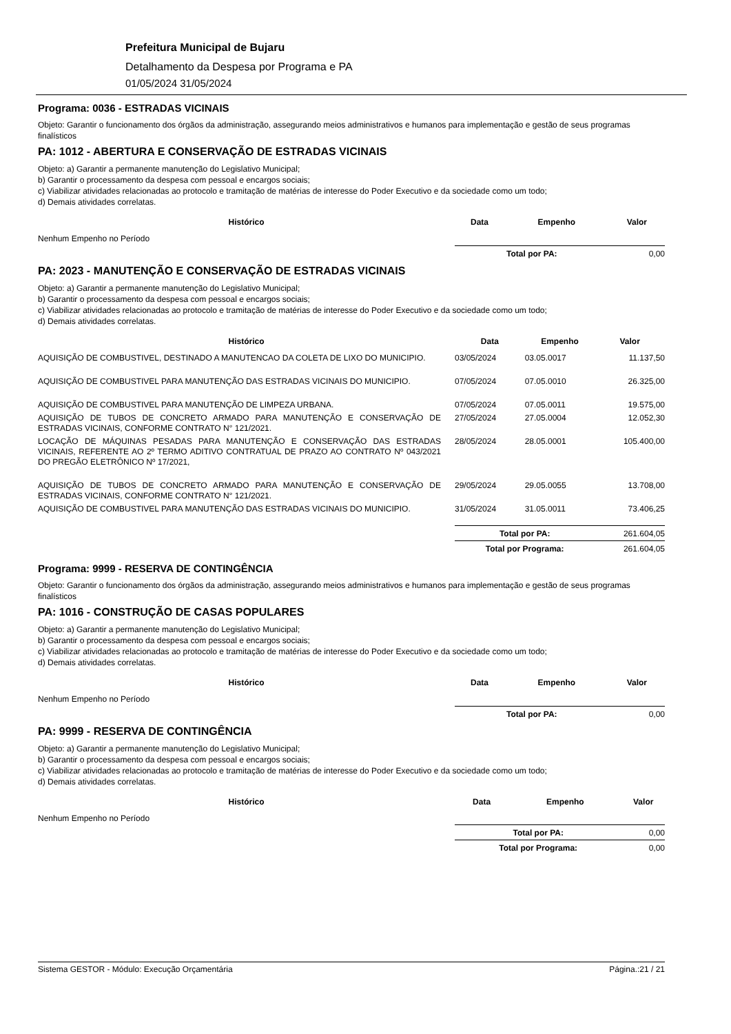Prefeitura Municipal de Bujaru
Detalhamento da Despesa por Programa e PA
01/05/2024 31/05/2024
Programa: 0036 - ESTRADAS VICINAIS
Objeto: Garantir o funcionamento dos órgãos da administração, assegurando meios administrativos e humanos para implementação e gestão de seus programas finalísticos
PA: 1012 - ABERTURA E CONSERVAÇÃO DE ESTRADAS VICINAIS
Objeto: a) Garantir a permanente manutenção do Legislativo Municipal;
b) Garantir o processamento da despesa com pessoal e encargos sociais;
c) Viabilizar atividades relacionadas ao protocolo e tramitação de matérias de interesse do Poder Executivo e da sociedade como um todo;
d) Demais atividades correlatas.
| Histórico | Data | Empenho | Valor |
| --- | --- | --- | --- |
| Nenhum Empenho no Período | | | |
| | Total por PA: | | 0,00 |
PA: 2023 - MANUTENÇÃO E CONSERVAÇÃO DE ESTRADAS VICINAIS
Objeto: a) Garantir a permanente manutenção do Legislativo Municipal;
b) Garantir o processamento da despesa com pessoal e encargos sociais;
c) Viabilizar atividades relacionadas ao protocolo e tramitação de matérias de interesse do Poder Executivo e da sociedade como um todo;
d) Demais atividades correlatas.
| Histórico | Data | Empenho | Valor |
| --- | --- | --- | --- |
| AQUISIÇÃO DE COMBUSTIVEL, DESTINADO A MANUTENCAO DA COLETA DE LIXO DO MUNICIPIO. | 03/05/2024 | 03.05.0017 | 11.137,50 |
| AQUISIÇÃO DE COMBUSTIVEL PARA MANUTENÇÃO DAS ESTRADAS VICINAIS DO MUNICIPIO. | 07/05/2024 | 07.05.0010 | 26.325,00 |
| AQUISIÇÃO DE COMBUSTIVEL PARA MANUTENÇÃO DE LIMPEZA URBANA. | 07/05/2024 | 07.05.0011 | 19.575,00 |
| AQUISIÇÃO DE TUBOS DE CONCRETO ARMADO PARA MANUTENÇÃO E CONSERVAÇÃO DE ESTRADAS VICINAIS, CONFORME CONTRATO N° 121/2021. | 27/05/2024 | 27.05.0004 | 12.052,30 |
| LOCAÇÃO DE MÁQUINAS PESADAS PARA MANUTENÇÃO E CONSERVAÇÃO DAS ESTRADAS VICINAIS, REFERENTE AO 2º TERMO ADITIVO CONTRATUAL DE PRAZO AO CONTRATO Nº 043/2021 DO PREGÃO ELETRÔNICO Nº 17/2021, | 28/05/2024 | 28.05.0001 | 105.400,00 |
| AQUISIÇÃO DE TUBOS DE CONCRETO ARMADO PARA MANUTENÇÃO E CONSERVAÇÃO DE ESTRADAS VICINAIS, CONFORME CONTRATO N° 121/2021. | 29/05/2024 | 29.05.0055 | 13.708,00 |
| AQUISIÇÃO DE COMBUSTIVEL PARA MANUTENÇÃO DAS ESTRADAS VICINAIS DO MUNICIPIO. | 31/05/2024 | 31.05.0011 | 73.406,25 |
| | Total por PA: | | 261.604,05 |
| | Total por Programa: | | 261.604,05 |
Programa: 9999 - RESERVA DE CONTINGÊNCIA
Objeto: Garantir o funcionamento dos órgãos da administração, assegurando meios administrativos e humanos para implementação e gestão de seus programas finalísticos
PA: 1016 - CONSTRUÇÃO DE CASAS POPULARES
Objeto: a) Garantir a permanente manutenção do Legislativo Municipal;
b) Garantir o processamento da despesa com pessoal e encargos sociais;
c) Viabilizar atividades relacionadas ao protocolo e tramitação de matérias de interesse do Poder Executivo e da sociedade como um todo;
d) Demais atividades correlatas.
| Histórico | Data | Empenho | Valor |
| --- | --- | --- | --- |
| Nenhum Empenho no Período | | | |
| | Total por PA: | | 0,00 |
PA: 9999 - RESERVA DE CONTINGÊNCIA
Objeto: a) Garantir a permanente manutenção do Legislativo Municipal;
b) Garantir o processamento da despesa com pessoal e encargos sociais;
c) Viabilizar atividades relacionadas ao protocolo e tramitação de matérias de interesse do Poder Executivo e da sociedade como um todo;
d) Demais atividades correlatas.
| Histórico | Data | Empenho | Valor |
| --- | --- | --- | --- |
| Nenhum Empenho no Período | | | |
| | Total por PA: | | 0,00 |
| | Total por Programa: | | 0,00 |
Sistema GESTOR - Módulo: Execução Orçamentária Página.:21 / 21